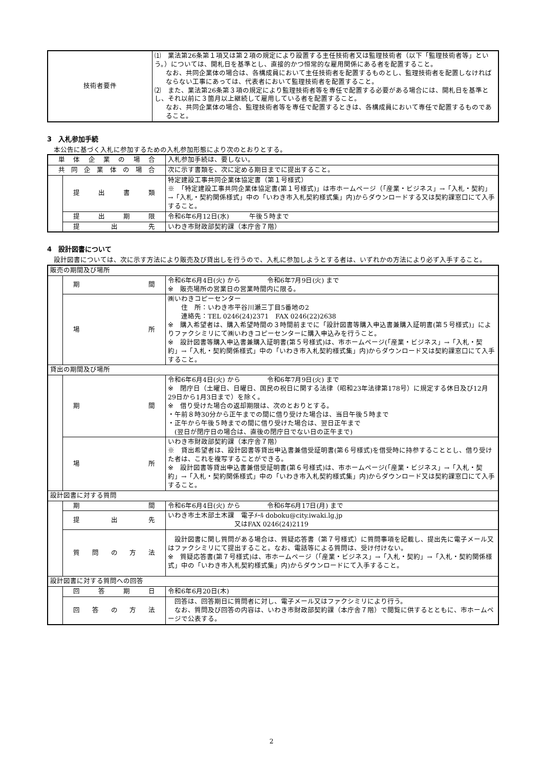| 技術者要件 | ⑴ 業法第26条第１項又は第２項の規定により設置する主任技術者又は監理技術者（以下「監理技術者等」という。）については、開札日を基準とし、直接的かつ恒常的な雇用関係にある者を配置すること。 なお、共同企業体の場合は、各構成員において主任技術者を配置するものとし、監理技術者を配置しなければならない工事にあっては、代表者において監理技術者を配置すること。 ⑵ また、業法第26条第３項の規定により監理技術者等を専任で配置する必要がある場合には、開札日を基準とし、それ以前に３箇月以上継続して雇用している者を配置すること。 なお、共同企業体の場合、監理技術者等を専任で配置するときは、各構成員において専任で配置するものであること。 |
3　入札参加手続
　本公告に基づく入札に参加するための入札参加形態により次のとおりとする。
| 単体企業の場合 | | 入札参加手続は、要しない。 |
| 共同企業体の場合 | | 次に示す書類を、次に定める期日までに提出すること。 |
| | 提出書類 | 特定建設工事共同企業体協定書（第１号様式） ※ 「特定建設工事共同企業体協定書(第１号様式)」は市ホームページ（「産業・ビジネス」→「入札・契約」→「入札・契約関係様式」中の「いわき市入札契約様式集」内)からダウンロードする又は契約課窓口にて入手すること。 |
| | 提出期限 | 令和6年6月12日(水) 午後５時まで |
| | 提出先 | いわき市財政部契約課（本庁舎７階） |
4　設計図書について
　設計図書については、次に示す方法により販売及び貸出しを行うので、入札に参加しようとする者は、いずれかの方法により必ず入手すること。
| 販売の期間及び場所 | | |
| | 期間 | 令和6年6月4日(火) から 令和6年7月9日(火) まで ※ 販売場所の営業日の営業時間内に限る。 |
| | 場所 | ㈱いわきコピーセンター 住 所：いわき市平谷川瀬三丁目5番地の2 連絡先：TEL 0246(24)2371 FAX 0246(22)2638 ※ 購入希望者は、購入希望時間の３時間前までに「設計図書等購入申込書兼購入証明書(第５号様式)」によりファクシミリにて㈱いわきコピーセンターに購入申込みを行うこと。 ※ 設計図書等購入申込書兼購入証明書(第５号様式)は、市ホームページ(「産業・ビジネス」→「入札・契約」→「入札・契約関係様式」中の「いわき市入札契約様式集」内)からダウンロード又は契約課窓口にて入手すること。 |
| 貸出の期間及び場所 | | |
| | 期間 | 令和6年6月4日(火) から 令和6年7月9日(火) まで ※ 閉庁日（土曜日、日曜日、国民の祝日に関する法律（昭和23年法律第178号）に規定する休日及び12月29日から1月3日まで）を除く。 ※ 借り受けた場合の返却期限は、次のとおりとする。 ・午前８時30分から正午までの間に借り受けた場合は、当日午後５時まで ・正午から午後５時までの間に借り受けた場合は、翌日正午まで (翌日が閉庁日の場合は、直後の閉庁日でない日の正午まで) |
| | 場所 | いわき市財政部契約課（本庁舎７階） ※ 貸出希望者は、設計図書等貸出申込書兼借受証明書(第６号様式)を借受時に持参することとし、借り受けた者は、これを複写することができる。 ※ 設計図書等貸出申込書兼借受証明書(第６号様式)は、市ホームページ(「産業・ビジネス」→「入札・契約」→「入札・契約関係様式」中の「いわき市入札契約様式集」内)からダウンロード又は契約課窓口にて入手すること。 |
| 設計図書に対する質問 | | |
| | 期間 | 令和6年6月4日(火) から 令和6年6月17日(月) まで |
| | 提出先 | いわき市土木部土木課 電子ﾒｰﾙ doboku@city.iwaki.lg.jp 又はFAX 0246(24)2119 |
| | 質問の方法 | 設計図書に関し質問がある場合は、質疑応答書（第７号様式）に質問事項を記載し、提出先に電子メール又はファクシミリにて提出すること。なお、電話等による質問は、受け付けない。 ※ 質疑応答書(第７号様式)は、市ホームページ（「産業・ビジネス」→「入札・契約」→「入札・契約関係様式」中の「いわき市入札契約様式集」内)からダウンロードにて入手すること。 |
| 設計図書に対する質問への回答 | | |
| | 回答期日 | 令和6年6月20日(木) |
| | 回答の方法 | 回答は、回答期日に質問者に対し、電子メール又はファクシミリにより行う。 なお、質問及び回答の内容は、いわき市財政部契約課（本庁舎７階）で閲覧に供するとともに、市ホームページで公表する。 |
2